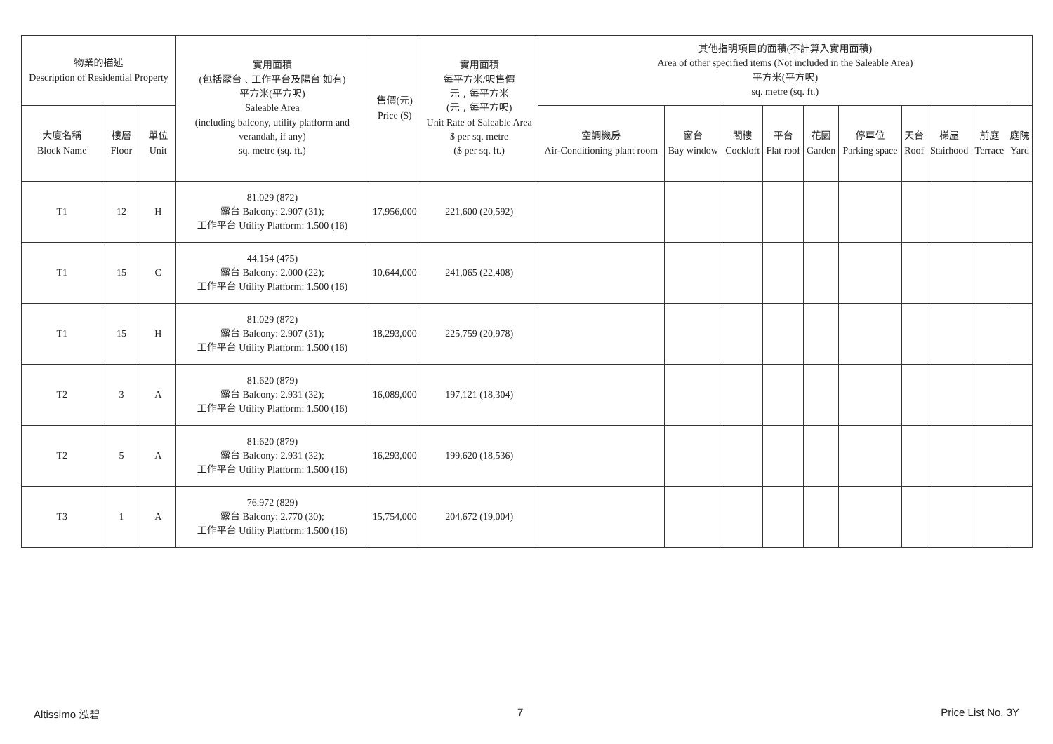| 物業的描述 Description of Residential Property | | | 實用面積 (包括露台﹑工作平台及陽台 如有) 平方米(平方呎) Saleable Area (including balcony, utility platform and verandah, if any) sq. metre (sq. ft.) | 售價(元) Price ($) | 實用面積 每平方米/呎售價 元﹐每平方米 (元﹐每平方呎) Unit Rate of Saleable Area $ per sq. metre ($ per sq. ft.) | 其他指明項目的面積(不計算入實用面積) Area of other specified items (Not included in the Saleable Area) 平方米(平方呎) sq. metre (sq. ft.) | | | | | | | | | |
| --- | --- | --- | --- | --- | --- | --- | --- | --- | --- | --- | --- | --- | --- | --- | --- |
| 大廈名稱 Block Name | 樓層 Floor | 單位 Unit | | | | 空調機房 Air-Conditioning plant room | 窗台 Bay window | 閣樓 Cockloft | 平台 Flat roof | 花園 Garden | 停車位 Parking space | 天台 Roof | 梯屋 Stairhood | 前庭 Terrace | 庭院 Yard |
| T1 | 12 | H | 81.029 (872) 露台 Balcony: 2.907 (31); 工作平台 Utility Platform: 1.500 (16) | 17,956,000 | 221,600 (20,592) | | | | | | | | | | |
| T1 | 15 | C | 44.154 (475) 露台 Balcony: 2.000 (22); 工作平台 Utility Platform: 1.500 (16) | 10,644,000 | 241,065 (22,408) | | | | | | | | | | |
| T1 | 15 | H | 81.029 (872) 露台 Balcony: 2.907 (31); 工作平台 Utility Platform: 1.500 (16) | 18,293,000 | 225,759 (20,978) | | | | | | | | | | |
| T2 | 3 | A | 81.620 (879) 露台 Balcony: 2.931 (32); 工作平台 Utility Platform: 1.500 (16) | 16,089,000 | 197,121 (18,304) | | | | | | | | | | |
| T2 | 5 | A | 81.620 (879) 露台 Balcony: 2.931 (32); 工作平台 Utility Platform: 1.500 (16) | 16,293,000 | 199,620 (18,536) | | | | | | | | | | |
| T3 | 1 | A | 76.972 (829) 露台 Balcony: 2.770 (30); 工作平台 Utility Platform: 1.500 (16) | 15,754,000 | 204,672 (19,004) | | | | | | | | | | |
Altissimo 泓碧 7 Price List No. 3Y